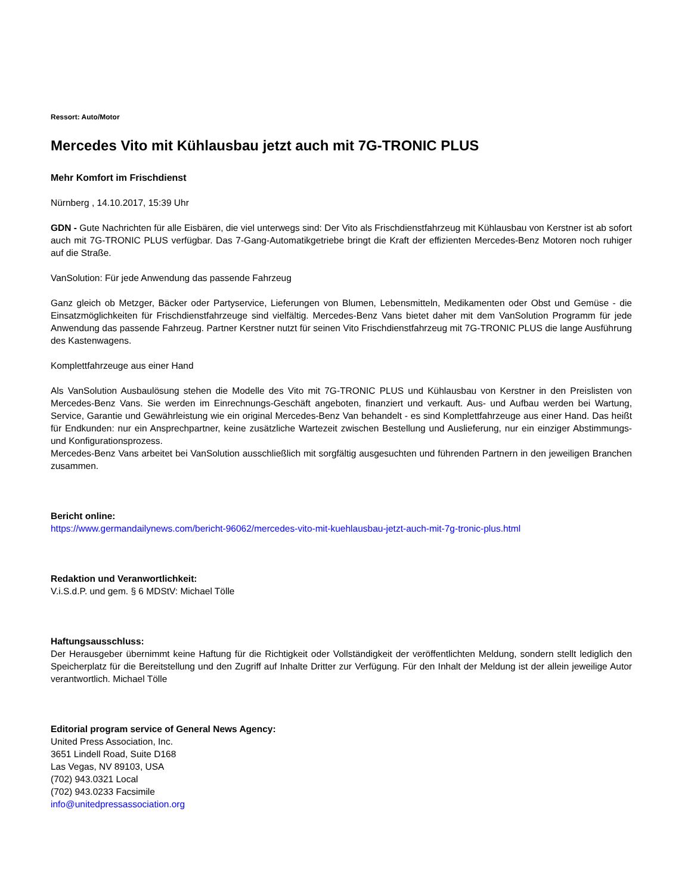Ressort: Auto/Motor
Mercedes Vito mit Kühlausbau jetzt auch mit 7G-TRONIC PLUS
Mehr Komfort im Frischdienst
Nürnberg , 14.10.2017, 15:39 Uhr
GDN - Gute Nachrichten für alle Eisbären, die viel unterwegs sind: Der Vito als Frischdienstfahrzeug mit Kühlausbau von Kerstner ist ab sofort auch mit 7G-TRONIC PLUS verfügbar. Das 7-Gang-Automatikgetriebe bringt die Kraft der effizienten Mercedes-Benz Motoren noch ruhiger auf die Straße.
VanSolution: Für jede Anwendung das passende Fahrzeug
Ganz gleich ob Metzger, Bäcker oder Partyservice, Lieferungen von Blumen, Lebensmitteln, Medikamenten oder Obst und Gemüse - die Einsatzmöglichkeiten für Frischdienstfahrzeuge sind vielfältig. Mercedes-Benz Vans bietet daher mit dem VanSolution Programm für jede Anwendung das passende Fahrzeug. Partner Kerstner nutzt für seinen Vito Frischdienstfahrzeug mit 7G-TRONIC PLUS die lange Ausführung des Kastenwagens.
Komplettfahrzeuge aus einer Hand
Als VanSolution Ausbaulösung stehen die Modelle des Vito mit 7G-TRONIC PLUS und Kühlausbau von Kerstner in den Preislisten von Mercedes-Benz Vans. Sie werden im Einrechnungs-Geschäft angeboten, finanziert und verkauft. Aus- und Aufbau werden bei Wartung, Service, Garantie und Gewährleistung wie ein original Mercedes-Benz Van behandelt - es sind Komplettfahrzeuge aus einer Hand. Das heißt für Endkunden: nur ein Ansprechpartner, keine zusätzliche Wartezeit zwischen Bestellung und Auslieferung, nur ein einziger Abstimmungs- und Konfigurationsprozess.
Mercedes-Benz Vans arbeitet bei VanSolution ausschließlich mit sorgfältig ausgesuchten und führenden Partnern in den jeweiligen Branchen zusammen.
Bericht online:
https://www.germandailynews.com/bericht-96062/mercedes-vito-mit-kuehlausbau-jetzt-auch-mit-7g-tronic-plus.html
Redaktion und Veranwortlichkeit:
V.i.S.d.P. und gem. § 6 MDStV: Michael Tölle
Haftungsausschluss:
Der Herausgeber übernimmt keine Haftung für die Richtigkeit oder Vollständigkeit der veröffentlichten Meldung, sondern stellt lediglich den Speicherplatz für die Bereitstellung und den Zugriff auf Inhalte Dritter zur Verfügung. Für den Inhalt der Meldung ist der allein jeweilige Autor verantwortlich. Michael Tölle
Editorial program service of General News Agency:
United Press Association, Inc.
3651 Lindell Road, Suite D168
Las Vegas, NV 89103, USA
(702) 943.0321 Local
(702) 943.0233 Facsimile
info@unitedpressassociation.org